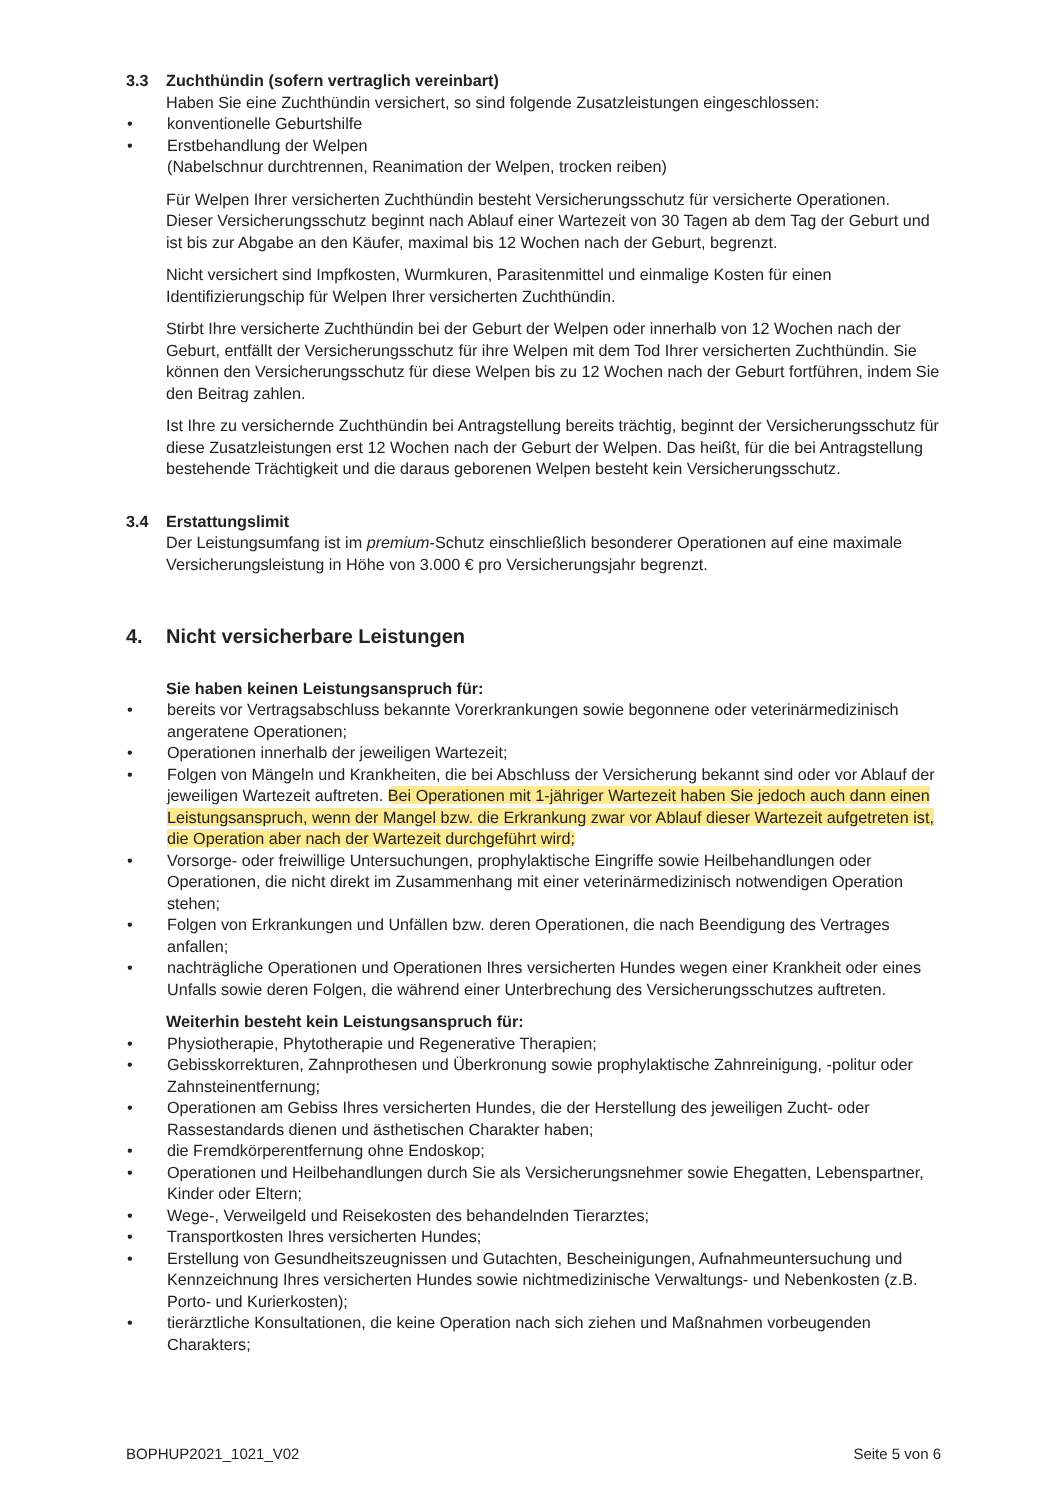3.3 Zuchthündin (sofern vertraglich vereinbart)
Haben Sie eine Zuchthündin versichert, so sind folgende Zusatzleistungen eingeschlossen:
• konventionelle Geburtshilfe
• Erstbehandlung der Welpen
(Nabelschnur durchtrennen, Reanimation der Welpen, trocken reiben)
Für Welpen Ihrer versicherten Zuchthündin besteht Versicherungsschutz für versicherte Operationen. Dieser Versicherungsschutz beginnt nach Ablauf einer Wartezeit von 30 Tagen ab dem Tag der Geburt und ist bis zur Abgabe an den Käufer, maximal bis 12 Wochen nach der Geburt, begrenzt.
Nicht versichert sind Impfkosten, Wurmkuren, Parasitenmittel und einmalige Kosten für einen Identifizierungschip für Welpen Ihrer versicherten Zuchthündin.
Stirbt Ihre versicherte Zuchthündin bei der Geburt der Welpen oder innerhalb von 12 Wochen nach der Geburt, entfällt der Versicherungsschutz für ihre Welpen mit dem Tod Ihrer versicherten Zuchthündin. Sie können den Versicherungsschutz für diese Welpen bis zu 12 Wochen nach der Geburt fortführen, indem Sie den Beitrag zahlen.
Ist Ihre zu versichernde Zuchthündin bei Antragstellung bereits trächtig, beginnt der Versicherungsschutz für diese Zusatzleistungen erst 12 Wochen nach der Geburt der Welpen. Das heißt, für die bei Antragstellung bestehende Trächtigkeit und die daraus geborenen Welpen besteht kein Versicherungsschutz.
3.4 Erstattungslimit
Der Leistungsumfang ist im premium-Schutz einschließlich besonderer Operationen auf eine maximale Versicherungsleistung in Höhe von 3.000 € pro Versicherungsjahr begrenzt.
4. Nicht versicherbare Leistungen
Sie haben keinen Leistungsanspruch für:
• bereits vor Vertragsabschluss bekannte Vorerkrankungen sowie begonnene oder veterinärmedizinisch angeratene Operationen;
• Operationen innerhalb der jeweiligen Wartezeit;
• Folgen von Mängeln und Krankheiten, die bei Abschluss der Versicherung bekannt sind oder vor Ablauf der jeweiligen Wartezeit auftreten. Bei Operationen mit 1-jähriger Wartezeit haben Sie jedoch auch dann einen Leistungsanspruch, wenn der Mangel bzw. die Erkrankung zwar vor Ablauf dieser Wartezeit aufgetreten ist, die Operation aber nach der Wartezeit durchgeführt wird;
• Vorsorge- oder freiwillige Untersuchungen, prophylaktische Eingriffe sowie Heilbehandlungen oder Operationen, die nicht direkt im Zusammenhang mit einer veterinärmedizinisch notwendigen Operation stehen;
• Folgen von Erkrankungen und Unfällen bzw. deren Operationen, die nach Beendigung des Vertrages anfallen;
• nachträgliche Operationen und Operationen Ihres versicherten Hundes wegen einer Krankheit oder eines Unfalls sowie deren Folgen, die während einer Unterbrechung des Versicherungsschutzes auftreten.
Weiterhin besteht kein Leistungsanspruch für:
• Physiotherapie, Phytotherapie und Regenerative Therapien;
• Gebisskorrekturen, Zahnprothesen und Überkronung sowie prophylaktische Zahnreinigung, -politur oder Zahnsteinentfernung;
• Operationen am Gebiss Ihres versicherten Hundes, die der Herstellung des jeweiligen Zucht- oder Rassestandards dienen und ästhetischen Charakter haben;
• die Fremdkörperentfernung ohne Endoskop;
• Operationen und Heilbehandlungen durch Sie als Versicherungsnehmer sowie Ehegatten, Lebenspartner, Kinder oder Eltern;
• Wege-, Verweilgeld und Reisekosten des behandelnden Tierarztes;
• Transportkosten Ihres versicherten Hundes;
• Erstellung von Gesundheitszeugnissen und Gutachten, Bescheinigungen, Aufnahmeuntersuchung und Kennzeichnung Ihres versicherten Hundes sowie nichtmedizinische Verwaltungs- und Nebenkosten (z.B. Porto- und Kurierkosten);
• tierärztliche Konsultationen, die keine Operation nach sich ziehen und Maßnahmen vorbeugenden Charakters;
BOPHUP2021_1021_V02 Seite 5 von 6